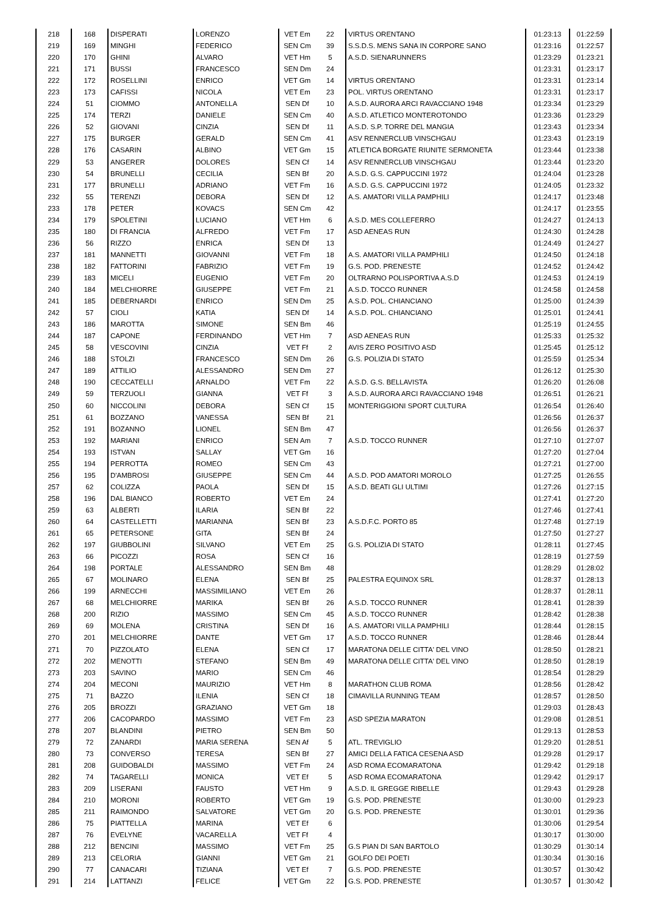| 218 | 168 | DISPERATI | LORENZO | VET Em | 22 | VIRTUS ORENTANO | 01:23:13 | 01:22:59 |
| 219 | 169 | MINGHI | FEDERICO | SEN Cm | 39 | S.S.D.S. MENS SANA IN CORPORE SANO | 01:23:16 | 01:22:57 |
| 220 | 170 | GHINI | ALVARO | VET Hm | 5 | A.S.D. SIENARUNNERS | 01:23:29 | 01:23:21 |
| 221 | 171 | BUSSI | FRANCESCO | SEN Dm | 24 | | 01:23:31 | 01:23:17 |
| 222 | 172 | ROSELLINI | ENRICO | VET Gm | 14 | VIRTUS ORENTANO | 01:23:31 | 01:23:14 |
| 223 | 173 | CAFISSI | NICOLA | VET Em | 23 | POL. VIRTUS ORENTANO | 01:23:31 | 01:23:17 |
| 224 | 51 | CIOMMO | ANTONELLA | SEN Df | 10 | A.S.D. AURORA ARCI RAVACCIANO 1948 | 01:23:34 | 01:23:29 |
| 225 | 174 | TERZI | DANIELE | SEN Cm | 40 | A.S.D. ATLETICO MONTEROTONDO | 01:23:36 | 01:23:29 |
| 226 | 52 | GIOVANI | CINZIA | SEN Df | 11 | A.S.D. S.P. TORRE DEL MANGIA | 01:23:43 | 01:23:34 |
| 227 | 175 | BURGER | GERALD | SEN Cm | 41 | ASV RENNERCLUB VINSCHGAU | 01:23:43 | 01:23:19 |
| 228 | 176 | CASARIN | ALBINO | VET Gm | 15 | ATLETICA BORGATE RIUNITE SERMONETA | 01:23:44 | 01:23:38 |
| 229 | 53 | ANGERER | DOLORES | SEN Cf | 14 | ASV RENNERCLUB VINSCHGAU | 01:23:44 | 01:23:20 |
| 230 | 54 | BRUNELLI | CECILIA | SEN Bf | 20 | A.S.D. G.S. CAPPUCCINI 1972 | 01:24:04 | 01:23:28 |
| 231 | 177 | BRUNELLI | ADRIANO | VET Fm | 16 | A.S.D. G.S. CAPPUCCINI 1972 | 01:24:05 | 01:23:32 |
| 232 | 55 | TERENZI | DEBORA | SEN Df | 12 | A.S. AMATORI VILLA PAMPHILI | 01:24:17 | 01:23:48 |
| 233 | 178 | PETER | KOVACS | SEN Cm | 42 | | 01:24:17 | 01:23:55 |
| 234 | 179 | SPOLETINI | LUCIANO | VET Hm | 6 | A.S.D. MES COLLEFERRO | 01:24:27 | 01:24:13 |
| 235 | 180 | DI FRANCIA | ALFREDO | VET Fm | 17 | ASD AENEAS RUN | 01:24:30 | 01:24:28 |
| 236 | 56 | RIZZO | ENRICA | SEN Df | 13 | | 01:24:49 | 01:24:27 |
| 237 | 181 | MANNETTI | GIOVANNI | VET Fm | 18 | A.S. AMATORI VILLA PAMPHILI | 01:24:50 | 01:24:18 |
| 238 | 182 | FATTORINI | FABRIZIO | VET Fm | 19 | G.S. POD. PRENESTE | 01:24:52 | 01:24:42 |
| 239 | 183 | MICELI | EUGENIO | VET Fm | 20 | OLTRARNO POLISPORTIVA A.S.D | 01:24:53 | 01:24:19 |
| 240 | 184 | MELCHIORRE | GIUSEPPE | VET Fm | 21 | A.S.D. TOCCO RUNNER | 01:24:58 | 01:24:58 |
| 241 | 185 | DEBERNARDI | ENRICO | SEN Dm | 25 | A.S.D. POL. CHIANCIANO | 01:25:00 | 01:24:39 |
| 242 | 57 | CIOLI | KATIA | SEN Df | 14 | A.S.D. POL. CHIANCIANO | 01:25:01 | 01:24:41 |
| 243 | 186 | MAROTTA | SIMONE | SEN Bm | 46 | | 01:25:19 | 01:24:55 |
| 244 | 187 | CAPONE | FERDINANDO | VET Hm | 7 | ASD AENEAS RUN | 01:25:33 | 01:25:32 |
| 245 | 58 | VESCOVINI | CINZIA | VET Ff | 2 | AVIS ZERO POSITIVO ASD | 01:25:45 | 01:25:12 |
| 246 | 188 | STOLZI | FRANCESCO | SEN Dm | 26 | G.S. POLIZIA DI STATO | 01:25:59 | 01:25:34 |
| 247 | 189 | ATTILIO | ALESSANDRO | SEN Dm | 27 | | 01:26:12 | 01:25:30 |
| 248 | 190 | CECCATELLI | ARNALDO | VET Fm | 22 | A.S.D. G.S. BELLAVISTA | 01:26:20 | 01:26:08 |
| 249 | 59 | TERZUOLI | GIANNA | VET Ff | 3 | A.S.D. AURORA ARCI RAVACCIANO 1948 | 01:26:51 | 01:26:21 |
| 250 | 60 | NICCOLINI | DEBORA | SEN Cf | 15 | MONTERIGGIONI SPORT CULTURA | 01:26:54 | 01:26:40 |
| 251 | 61 | BOZZANO | VANESSA | SEN Bf | 21 | | 01:26:56 | 01:26:37 |
| 252 | 191 | BOZANNO | LIONEL | SEN Bm | 47 | | 01:26:56 | 01:26:37 |
| 253 | 192 | MARIANI | ENRICO | SEN Am | 7 | A.S.D. TOCCO RUNNER | 01:27:10 | 01:27:07 |
| 254 | 193 | ISTVAN | SALLAY | VET Gm | 16 | | 01:27:20 | 01:27:04 |
| 255 | 194 | PERROTTA | ROMEO | SEN Cm | 43 | | 01:27:21 | 01:27:00 |
| 256 | 195 | D'AMBROSI | GIUSEPPE | SEN Cm | 44 | A.S.D. POD AMATORI MOROLO | 01:27:25 | 01:26:55 |
| 257 | 62 | COLIZZA | PAOLA | SEN Df | 15 | A.S.D. BEATI GLI ULTIMI | 01:27:26 | 01:27:15 |
| 258 | 196 | DAL BIANCO | ROBERTO | VET Em | 24 | | 01:27:41 | 01:27:20 |
| 259 | 63 | ALBERTI | ILARIA | SEN Bf | 22 | | 01:27:46 | 01:27:41 |
| 260 | 64 | CASTELLETTI | MARIANNA | SEN Bf | 23 | A.S.D.F.C. PORTO 85 | 01:27:48 | 01:27:19 |
| 261 | 65 | PETERSONE | GITA | SEN Bf | 24 | | 01:27:50 | 01:27:27 |
| 262 | 197 | GIUBBOLINI | SILVANO | VET Em | 25 | G.S. POLIZIA DI STATO | 01:28:11 | 01:27:45 |
| 263 | 66 | PICOZZI | ROSA | SEN Cf | 16 | | 01:28:19 | 01:27:59 |
| 264 | 198 | PORTALE | ALESSANDRO | SEN Bm | 48 | | 01:28:29 | 01:28:02 |
| 265 | 67 | MOLINARO | ELENA | SEN Bf | 25 | PALESTRA EQUINOX SRL | 01:28:37 | 01:28:13 |
| 266 | 199 | ARNECCHI | MASSIMILIANO | VET Em | 26 | | 01:28:37 | 01:28:11 |
| 267 | 68 | MELCHIORRE | MARIKA | SEN Bf | 26 | A.S.D. TOCCO RUNNER | 01:28:41 | 01:28:39 |
| 268 | 200 | RIZIO | MASSIMO | SEN Cm | 45 | A.S.D. TOCCO RUNNER | 01:28:42 | 01:28:38 |
| 269 | 69 | MOLENA | CRISTINA | SEN Df | 16 | A.S. AMATORI VILLA PAMPHILI | 01:28:44 | 01:28:15 |
| 270 | 201 | MELCHIORRE | DANTE | VET Gm | 17 | A.S.D. TOCCO RUNNER | 01:28:46 | 01:28:44 |
| 271 | 70 | PIZZOLATO | ELENA | SEN Cf | 17 | MARATONA DELLE CITTA' DEL VINO | 01:28:50 | 01:28:21 |
| 272 | 202 | MENOTTI | STEFANO | SEN Bm | 49 | MARATONA DELLE CITTA' DEL VINO | 01:28:50 | 01:28:19 |
| 273 | 203 | SAVINO | MARIO | SEN Cm | 46 | | 01:28:54 | 01:28:29 |
| 274 | 204 | MECONI | MAURIZIO | VET Hm | 8 | MARATHON CLUB ROMA | 01:28:56 | 01:28:42 |
| 275 | 71 | BAZZO | ILENIA | SEN Cf | 18 | CIMAVILLA RUNNING TEAM | 01:28:57 | 01:28:50 |
| 276 | 205 | BROZZI | GRAZIANO | VET Gm | 18 | | 01:29:03 | 01:28:43 |
| 277 | 206 | CACOPARDO | MASSIMO | VET Fm | 23 | ASD SPEZIA MARATON | 01:29:08 | 01:28:51 |
| 278 | 207 | BLANDINI | PIETRO | SEN Bm | 50 | | 01:29:13 | 01:28:53 |
| 279 | 72 | ZANARDI | MARIA SERENA | SEN Af | 5 | ATL. TREVIGLIO | 01:29:20 | 01:28:51 |
| 280 | 73 | CONVERSO | TERESA | SEN Bf | 27 | AMICI DELLA FATICA CESENA ASD | 01:29:28 | 01:29:17 |
| 281 | 208 | GUIDOBALDI | MASSIMO | VET Fm | 24 | ASD ROMA ECOMARATONA | 01:29:42 | 01:29:18 |
| 282 | 74 | TAGARELLI | MONICA | VET Ef | 5 | ASD ROMA ECOMARATONA | 01:29:42 | 01:29:17 |
| 283 | 209 | LISERANI | FAUSTO | VET Hm | 9 | A.S.D. IL GREGGE RIBELLE | 01:29:43 | 01:29:28 |
| 284 | 210 | MORONI | ROBERTO | VET Gm | 19 | G.S. POD. PRENESTE | 01:30:00 | 01:29:23 |
| 285 | 211 | RAIMONDO | SALVATORE | VET Gm | 20 | G.S. POD. PRENESTE | 01:30:01 | 01:29:36 |
| 286 | 75 | PIATTELLA | MARINA | VET Ef | 6 | | 01:30:06 | 01:29:54 |
| 287 | 76 | EVELYNE | VACARELLA | VET Ff | 4 | | 01:30:17 | 01:30:00 |
| 288 | 212 | BENCINI | MASSIMO | VET Fm | 25 | G.S PIAN DI SAN BARTOLO | 01:30:29 | 01:30:14 |
| 289 | 213 | CELORIA | GIANNI | VET Gm | 21 | GOLFO DEI POETI | 01:30:34 | 01:30:16 |
| 290 | 77 | CANACARI | TIZIANA | VET Ef | 7 | G.S. POD. PRENESTE | 01:30:57 | 01:30:42 |
| 291 | 214 | LATTANZI | FELICE | VET Gm | 22 | G.S. POD. PRENESTE | 01:30:57 | 01:30:42 |